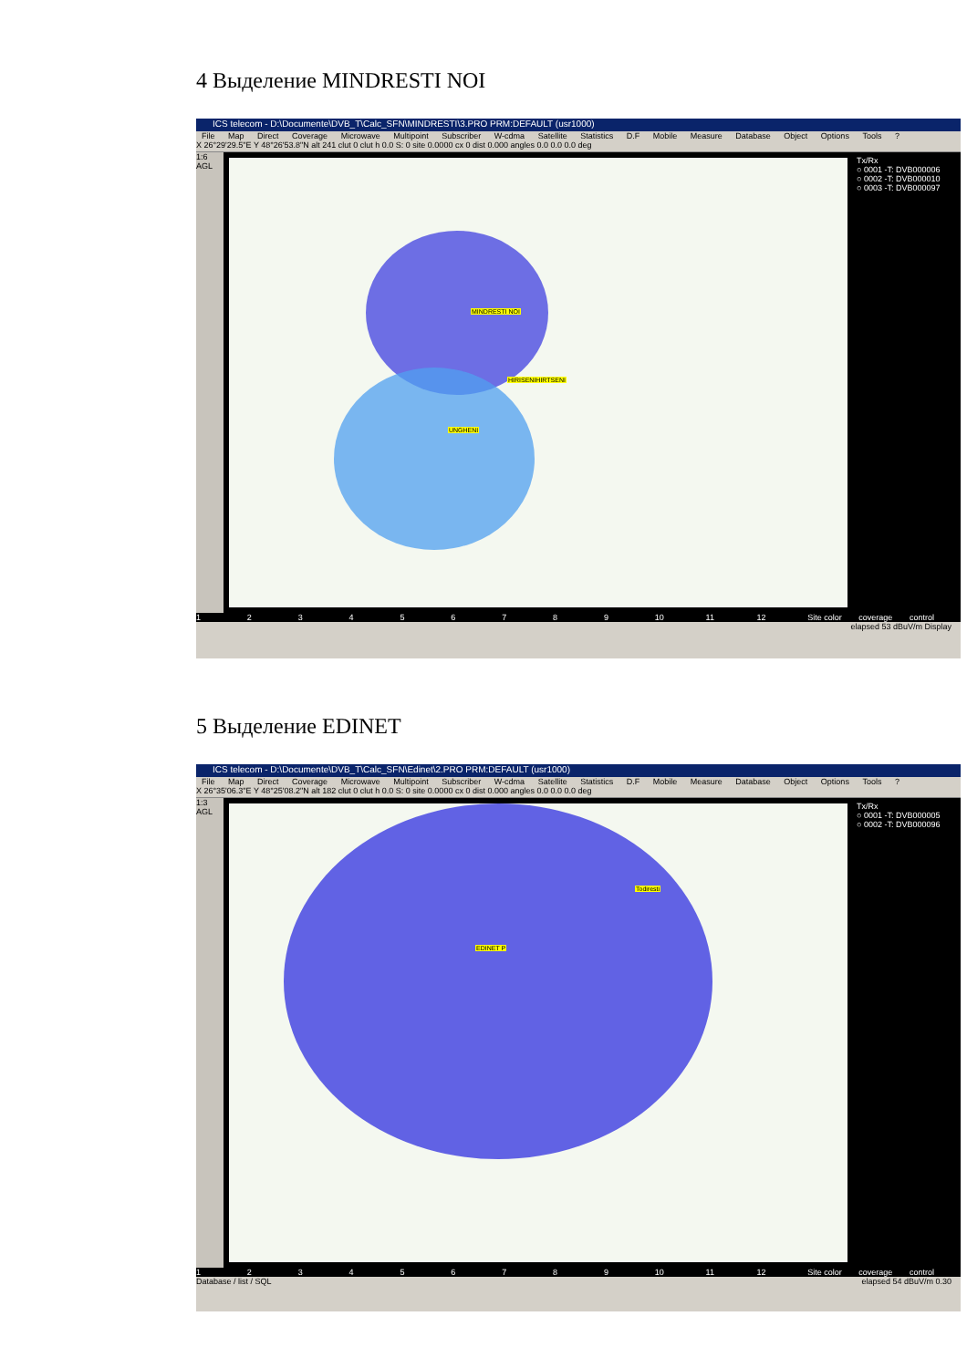4 Выделение MINDRESTI NOI
ICS telecom - D:\Documente\DVB_T\Calc_SFN\MINDRESTI\3.PRO PRM:DEFAULT (usr1000)
File Map Direct Coverage Microwave Multipoint Subscriber W-cdma Satellite Statistics D.F Mobile Measure Database Object Options Tools ?
X 26°29'29.5"E Y 48°26'53.8"N alt 241 clut 0 clut h 0.0 S: 0 site 0.0000 cx 0 dist 0.000 angles 0.0 0.0 0.0 deg
1:6 AGL
MINDRESTI NOI
HIRISENIHIRTSENI
UNGHENI
Tx/Rx
○ 0001 -T: DVB000006
○ 0002 -T: DVB000010
○ 0003 -T: DVB000097
1 2 3 4 5 6 7 8 9 10 11 12 Site color coverage control
elapsed 53 dBuV/m Display
5 Выделение EDINET
ICS telecom - D:\Documente\DVB_T\Calc_SFN\Edinet\2.PRO PRM:DEFAULT (usr1000)
File Map Direct Coverage Microwave Multipoint Subscriber W-cdma Satellite Statistics D.F Mobile Measure Database Object Options Tools ?
X 26°35'06.3"E Y 48°25'08.2"N alt 182 clut 0 clut h 0.0 S: 0 site 0.0000 cx 0 dist 0.000 angles 0.0 0.0 0.0 deg
1:3 AGL
Todiresti
EDINET P
Tx/Rx
○ 0001 -T: DVB000005
○ 0002 -T: DVB000096
1 2 3 4 5 6 7 8 9 10 11 12 Site color coverage control
Database / list / SQL elapsed 54 dBuV/m 0.30